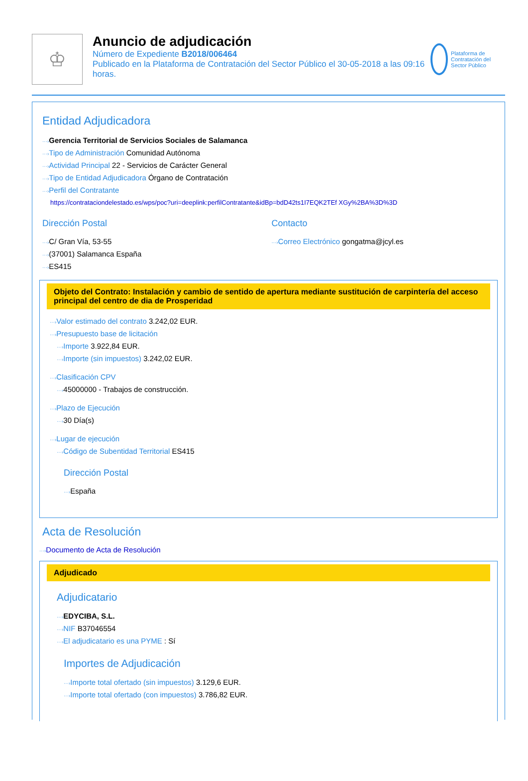♔
Anuncio de adjudicación
Número de Expediente B2018/006464
Publicado en la Plataforma de Contratación del Sector Público el 30-05-2018 a las 09:16 horas.
Plataforma de Contratación del Sector Público
Entidad Adjudicadora
···›Gerencia Territorial de Servicios Sociales de Salamanca
···›Tipo de Administración Comunidad Autónoma
···›Actividad Principal 22 - Servicios de Carácter General
···›Tipo de Entidad Adjudicadora Órgano de Contratación
···›Perfil del Contratante
https://contrataciondelestado.es/wps/poc?uri=deeplink:perfilContratante&idBp=bdD42ts1I7EQK2TEf XGy%2BA%3D%3D
Dirección Postal
···›C/ Gran Vía, 53-55
···›(37001) Salamanca España
···›ES415
Contacto
···›Correo Electrónico gongatma@jcyl.es
Objeto del Contrato: Instalación y cambio de sentido de apertura mediante sustitución de carpintería del acceso principal del centro de dia de Prosperidad
···›Valor estimado del contrato 3.242,02 EUR.
···›Presupuesto base de licitación
···›Importe 3.922,84 EUR.
···›Importe (sin impuestos) 3.242,02 EUR.
···›Clasificación CPV
···›45000000 - Trabajos de construcción.
···›Plazo de Ejecución
···›30 Día(s)
···›Lugar de ejecución
···›Código de Subentidad Territorial ES415
Dirección Postal
···›España
Acta de Resolución
···›Documento de Acta de Resolución
Adjudicado
Adjudicatario
···›EDYCIBA, S.L.
···›NIF B37046554
···›El adjudicatario es una PYME : Sí
Importes de Adjudicación
···›Importe total ofertado (sin impuestos) 3.129,6 EUR.
···›Importe total ofertado (con impuestos) 3.786,82 EUR.